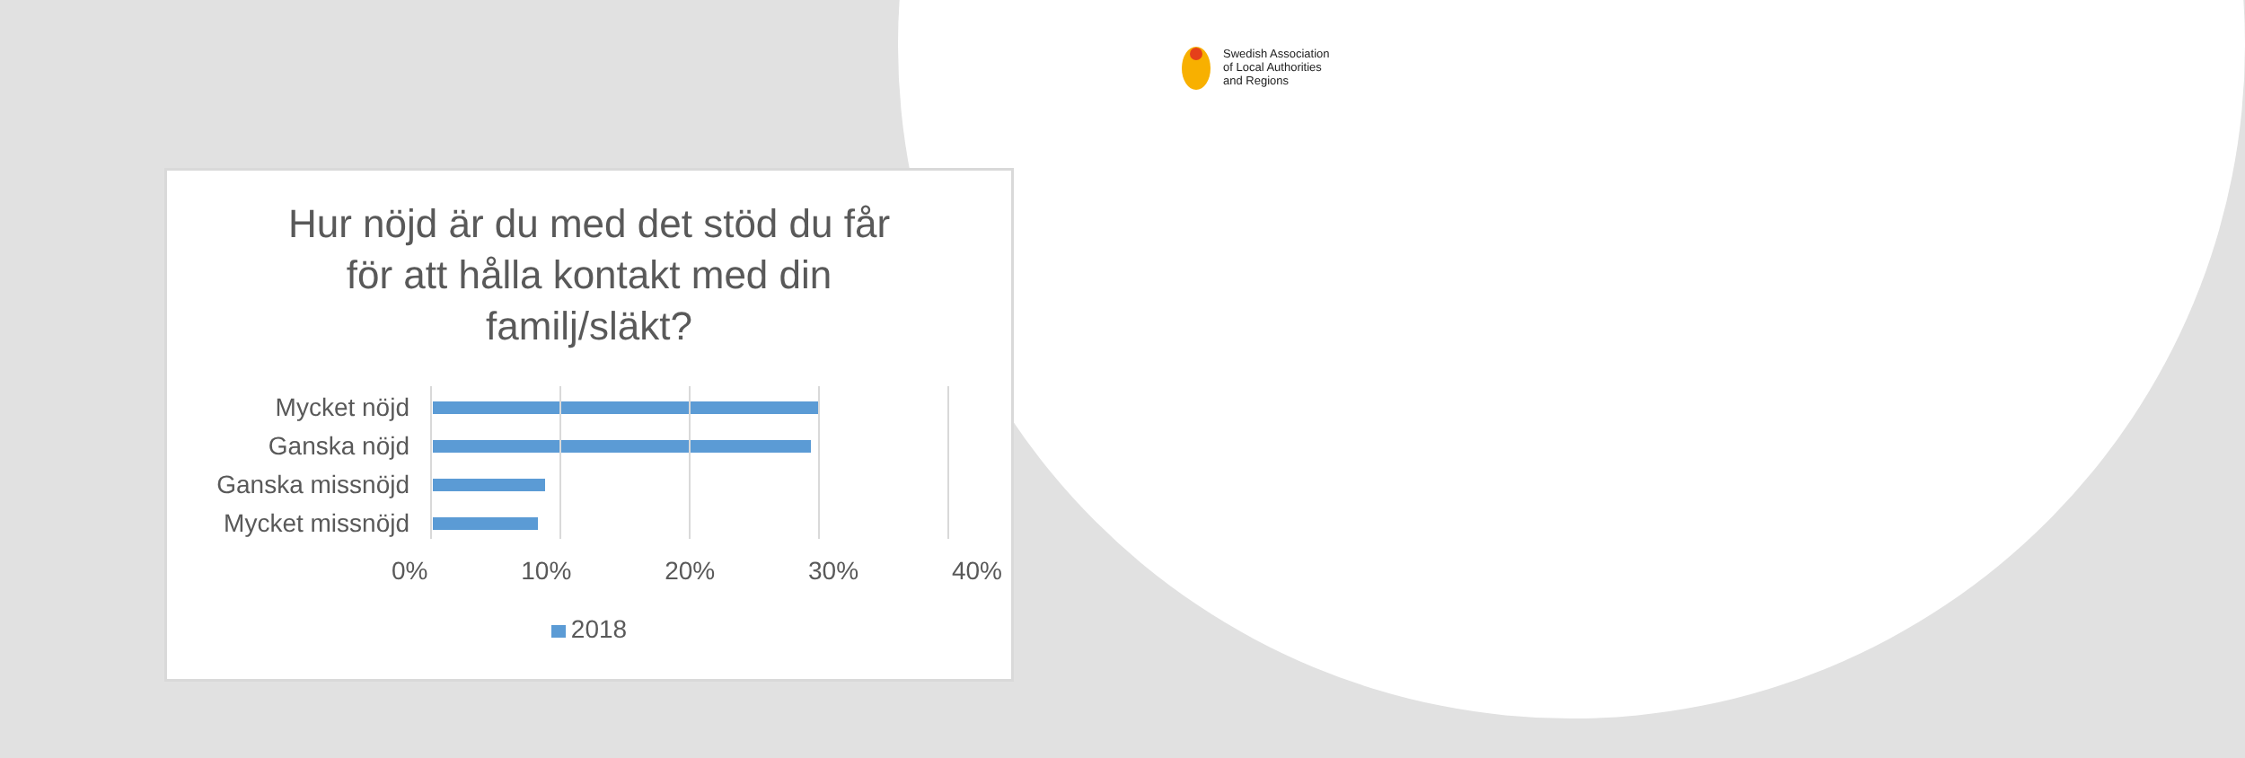Swedish Association
of Local Authorities
and Regions
Hur nöjd är du med det stöd du får för att hålla kontakt med din familj/släkt?
Mycket nöjd
Ganska nöjd
Ganska missnöjd
Mycket missnöjd
0% 10% 20% 30% 40%
2018